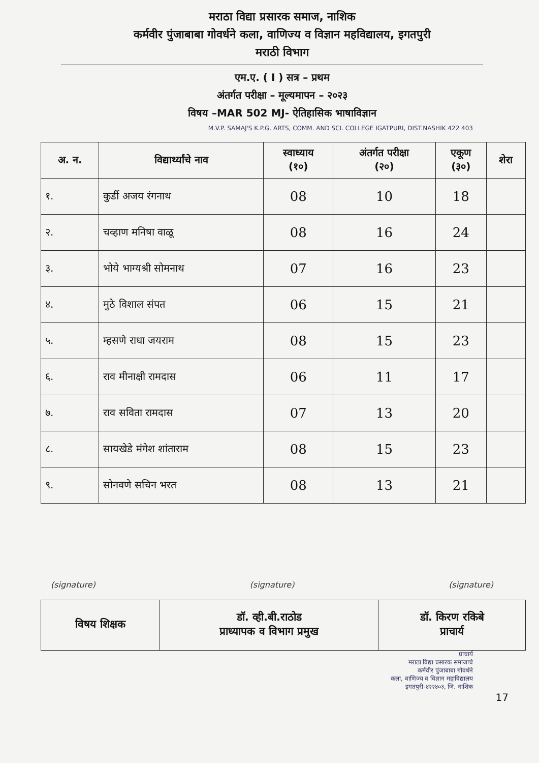मराठा विद्या प्रसारक समाज, नाशिक
कर्मवीर पुंजाबाबा गोवर्धने कला, वाणिज्य व विज्ञान महविद्यालय, इगतपुरी
मराठी विभाग
एम.ए. ( I ) सत्र – प्रथम
अंतर्गत परीक्षा – मूल्यमापन – २०२३
विषय –MAR 502 MJ- ऐतिहासिक भाषाविज्ञान
M.V.P. SAMAJ'S K.P.G. ARTS, COMM. AND SCI. COLLEGE IGATPURI, DIST.NASHIK 422 403
| अ. न. | विद्यार्थ्यांचे नाव | स्वाध्याय (१०) | अंतर्गत परीक्षा (२०) | एकूण (३०) | शेरा |
| --- | --- | --- | --- | --- | --- |
| १. | कुर्डी अजय रंगनाथ | 08 | 10 | 18 | |
| २. | चव्हाण मनिषा वाळू | 08 | 16 | 24 | |
| ३. | भोये भाग्यश्री सोमनाथ | 07 | 16 | 23 | |
| ४. | मुठे विशाल संपत | 06 | 15 | 21 | |
| ५. | म्हसणे राधा जयराम | 08 | 15 | 23 | |
| ६. | राव मीनाक्षी रामदास | 06 | 11 | 17 | |
| ७. | राव सविता रामदास | 07 | 13 | 20 | |
| ८. | सायखेडे मंगेश शांताराम | 08 | 15 | 23 | |
| ९. | सोनवणे सचिन भरत | 08 | 13 | 21 | |
(signature) (signature) (signature)
| विषय शिक्षक | डॉ. व्ही.बी.राठोड प्राध्यापक व विभाग प्रमुख | डॉ. किरण रकिबे प्राचार्य |
प्राचार्य
मराठा विद्या प्रसारक समाजाचे
कर्मवीर पुंजाबाबा गोवर्धने
कला, वाणिज्य व विज्ञान महाविद्यालय
इगतपुरी-४२२४०३, जि. नाशिक
17